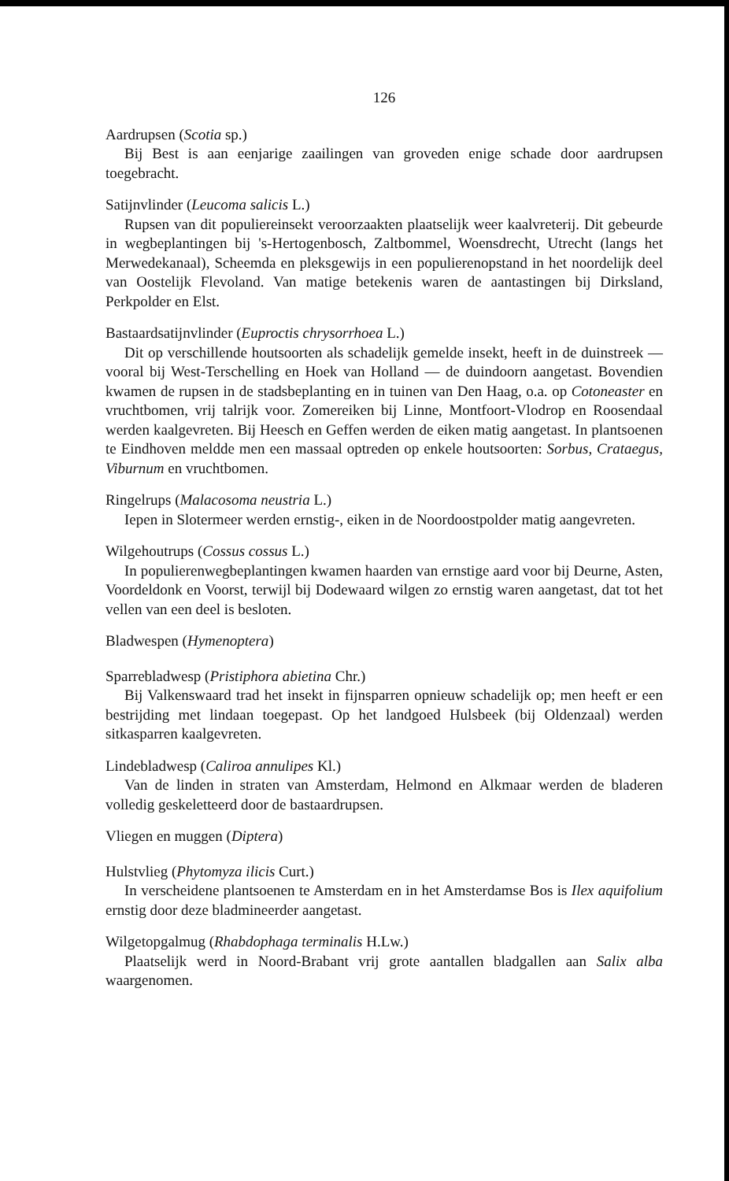126
Aardrupsen (Scotia sp.)
Bij Best is aan eenjarige zaailingen van groveden enige schade door aardrupsen toegebracht.
Satijnvlinder (Leucoma salicis L.)
Rupsen van dit populiereinsekt veroorzaakten plaatselijk weer kaalvreterij. Dit gebeurde in wegbeplantingen bij 's-Hertogenbosch, Zaltbommel, Woensdrecht, Utrecht (langs het Merwedekanaal), Scheemda en pleksgewijs in een populierenopstand in het noordelijk deel van Oostelijk Flevoland. Van matige betekenis waren de aantastingen bij Dirksland, Perkpolder en Elst.
Bastaardsatijnvlinder (Euproctis chrysorrhoea L.)
Dit op verschillende houtsoorten als schadelijk gemelde insekt, heeft in de duinstreek — vooral bij West-Terschelling en Hoek van Holland — de duindoorn aangetast. Bovendien kwamen de rupsen in de stadsbeplanting en in tuinen van Den Haag, o.a. op Cotoneaster en vruchtbomen, vrij talrijk voor. Zomereiken bij Linne, Montfoort-Vlodrop en Roosendaal werden kaalgevreten. Bij Heesch en Geffen werden de eiken matig aangetast. In plantsoenen te Eindhoven meldde men een massaal optreden op enkele houtsoorten: Sorbus, Crataegus, Viburnum en vruchtbomen.
Ringelrups (Malacosoma neustria L.)
Iepen in Slotermeer werden ernstig-, eiken in de Noordoostpolder matig aangevreten.
Wilgehoutrups (Cossus cossus L.)
In populierenwegbeplantingen kwamen haarden van ernstige aard voor bij Deurne, Asten, Voordeldonk en Voorst, terwijl bij Dodewaard wilgen zo ernstig waren aangetast, dat tot het vellen van een deel is besloten.
Bladwespen (Hymenoptera)
Sparrebladwesp (Pristiphora abietina Chr.)
Bij Valkenswaard trad het insekt in fijnsparren opnieuw schadelijk op; men heeft er een bestrijding met lindaan toegepast. Op het landgoed Hulsbeek (bij Oldenzaal) werden sitkasparren kaalgevreten.
Lindebladwesp (Caliroa annulipes Kl.)
Van de linden in straten van Amsterdam, Helmond en Alkmaar werden de bladeren volledig geskeletteerd door de bastaardrupsen.
Vliegen en muggen (Diptera)
Hulstvlieg (Phytomyza ilicis Curt.)
In verscheidene plantsoenen te Amsterdam en in het Amsterdamse Bos is Ilex aquifolium ernstig door deze bladmineerder aangetast.
Wilgetopgalmug (Rhabdophaga terminalis H.Lw.)
Plaatselijk werd in Noord-Brabant vrij grote aantallen bladgallen aan Salix alba waargenomen.